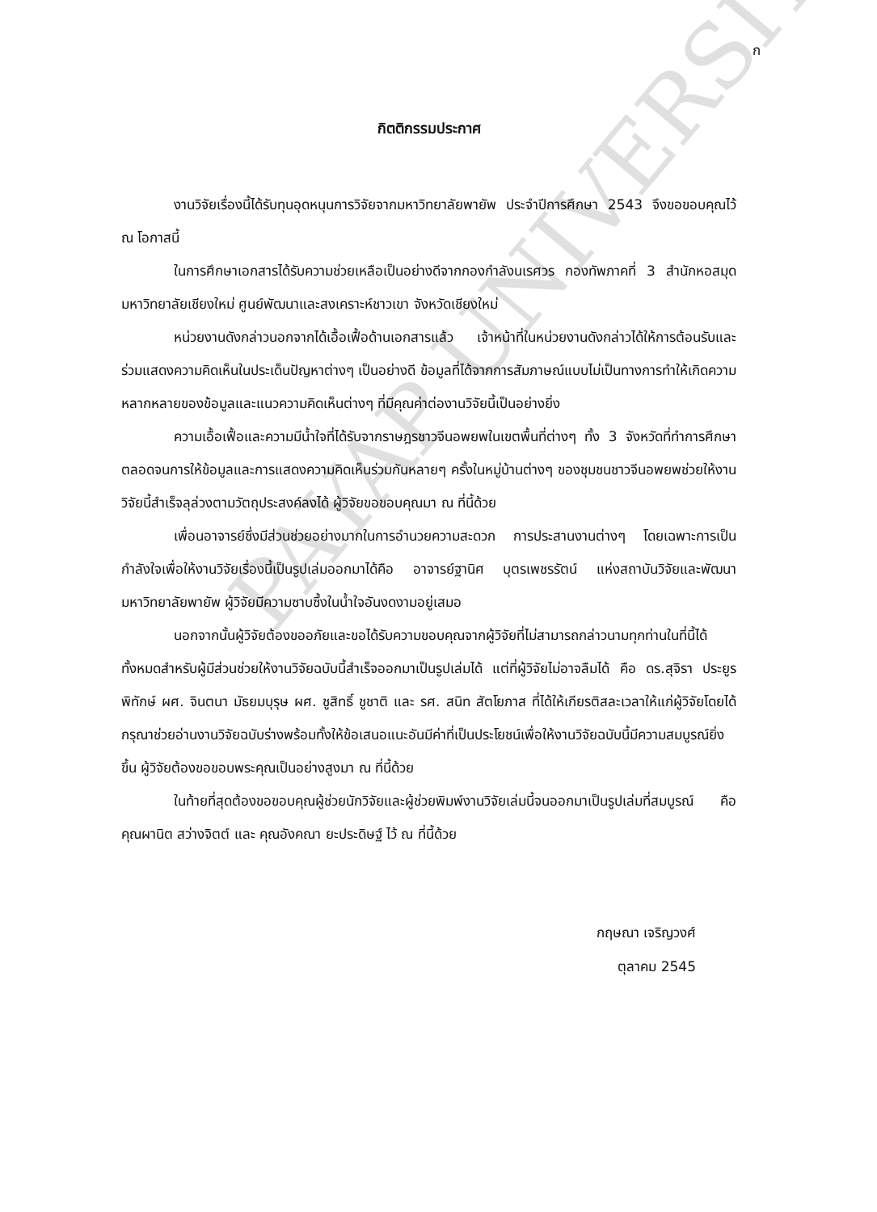PAYAP UNIVERSITY
ก
กิตติกรรมประกาศ
งานวิจัยเรื่องนี้ได้รับทุนอุดหนุนการวิจัยจากมหาวิทยาลัยพายัพ ประจำปีการศึกษา 2543 จึงขอขอบคุณไว้ ณ โอกาสนี้
ในการศึกษาเอกสารได้รับความช่วยเหลือเป็นอย่างดีจากกองกำลังนเรศวร กองทัพภาคที่ 3 สำนักหอสมุดมหาวิทยาลัยเชียงใหม่ ศูนย์พัฒนาและสงเคราะห์ชาวเขา จังหวัดเชียงใหม่
หน่วยงานดังกล่าวนอกจากได้เอื้อเฟื้อด้านเอกสารแล้ว เจ้าหน้าที่ในหน่วยงานดังกล่าวได้ให้การต้อนรับและร่วมแสดงความคิดเห็นในประเด็นปัญหาต่างๆ เป็นอย่างดี ข้อมูลที่ได้จากการสัมภาษณ์แบบไม่เป็นทางการทำให้เกิดความหลากหลายของข้อมูลและแนวความคิดเห็นต่างๆ ที่มีคุณค่าต่องานวิจัยนี้เป็นอย่างยิ่ง
ความเอื้อเฟื้อและความมีน้ำใจที่ได้รับจากราษฎรชาวจีนอพยพในเขตพื้นที่ต่างๆ ทั้ง 3 จังหวัดที่ทำการศึกษา ตลอดจนการให้ข้อมูลและการแสดงความคิดเห็นร่วมกันหลายๆ ครั้งในหมู่บ้านต่างๆ ของชุมชนชาวจีนอพยพช่วยให้งานวิจัยนี้สำเร็จลุล่วงตามวัตถุประสงค์ลงได้ ผู้วิจัยขอขอบคุณมา ณ ที่นี้ด้วย
เพื่อนอาจารย์ซึ่งมีส่วนช่วยอย่างมากในการอำนวยความสะดวก การประสานงานต่างๆ โดยเฉพาะการเป็นกำลังใจเพื่อให้งานวิจัยเรื่องนี้เป็นรูปเล่มออกมาได้คือ อาจารย์ฐานิศ บุตรเพชรรัตน์ แห่งสถาบันวิจัยและพัฒนา มหาวิทยาลัยพายัพ ผู้วิจัยมีความซาบซึ้งในน้ำใจอันงดงามอยู่เสมอ
นอกจากนั้นผู้วิจัยต้องขออภัยและขอได้รับความขอบคุณจากผู้วิจัยที่ไม่สามารถกล่าวนามทุกท่านในที่นี้ได้ทั้งหมดสำหรับผู้มีส่วนช่วยให้งานวิจัยฉบับนี้สำเร็จออกมาเป็นรูปเล่มได้ แต่ที่ผู้วิจัยไม่อาจลืมได้ คือ ดร.สุจิรา ประยูรพิทักษ์ ผศ. จินตนา มัธยมบุรุษ ผศ. ชูสิทธิ์ ชูชาติ และ รศ. สนิท สัตโยภาส ที่ได้ให้เกียรติสละเวลาให้แก่ผู้วิจัยโดยได้กรุณาช่วยอ่านงานวิจัยฉบับร่างพร้อมทั้งให้ข้อเสนอแนะอันมีค่าที่เป็นประโยชน์เพื่อให้งานวิจัยฉบับนี้มีความสมบูรณ์ยิ่งขึ้น ผู้วิจัยต้องขอขอบพระคุณเป็นอย่างสูงมา ณ ที่นี้ด้วย
ในท้ายที่สุดต้องขอขอบคุณผู้ช่วยนักวิจัยและผู้ช่วยพิมพ์งานวิจัยเล่มนี้จนออกมาเป็นรูปเล่มที่สมบูรณ์ คือ คุณผานิต สว่างจิตต์ และ คุณอังคณา ยะประดิษฐ์ ไว้ ณ ที่นี้ด้วย
กฤษณา เจริญวงศ์
ตุลาคม 2545